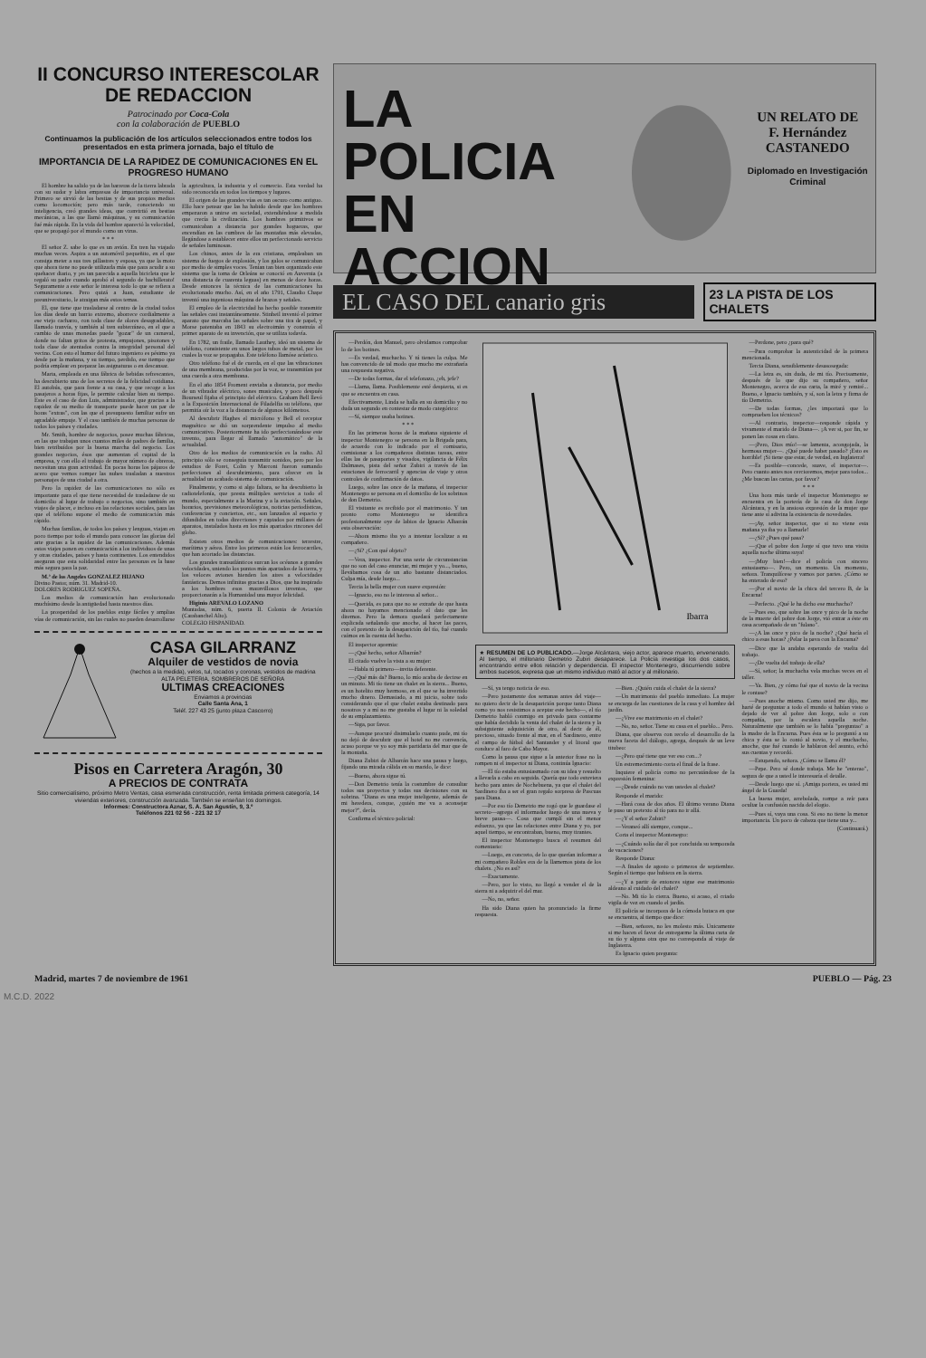II CONCURSO INTERESCOLAR DE REDACCION
Patrocinado por Coca-Cola
con la colaboración de PUEBLO
Continuamos la publicación de los artículos seleccionados entre todos los presentados en esta primera jornada, bajo el título de
IMPORTANCIA DE LA RAPIDEZ DE COMUNICACIONES EN EL PROGRESO HUMANO
El hombre ha salido ya de las barreras de la tierra labrada con su sudor y labra empresas de importancia universal. Primero se sirvió de las bestias y de sus propios medios como locomoción; pero más tarde, conociendo su inteligencia, creó grandes ideas, que convirtió en bestias mecánicas, a las que llamó máquinas, y su comunicación fué más rápida. En la vida del hombre apareció la velocidad, que se propagó por el mundo como un virus.
* * *
El señor Z. sabe lo que es un avión. En tren ha viajado muchas veces. Aspira a un automóvil pequeñito, en el que consiga meter a sus tres pillastres y esposa, ya que la moto que ahora tiene no puede utilizarla más que para acudir a su quehacer diario, y ¡es tan parecida a aquella bicicleta que le regaló su padre cuando aprobó el segundo de bachillerato! Seguramente a este señor le interesa todo lo que se refiera a comunicaciones. Pero quizá a Juan, estudiante de preuniversitario, le atraigan más estos temas.
El, que tiene que trasladarse al centro de la ciudad todos los días desde un barrio extremo, aborrece cordialmente a ese viejo cacharro, con toda clase de olores desagradables, llamado tranvía, y también al tren subterráneo, en el que a cambio de unas monedas puede "gozar" de un carnaval, donde no faltan gritos de protesta, empujones, pisotones y toda clase de atentados contra la integridad personal del vecino. Con esto el humor del futuro ingeniero es pésimo ya desde por la mañana, y su tiempo, perdido, ese tiempo que podría emplear en preparar las asignaturas o en descansar.
Marta, empleada en una fábrica de bebidas refrescantes, ha descubierto uno de los secretos de la felicidad cotidiana. El autobús, que para frente a su casa, y que recoge a los pasajeros a horas fijas, le permite calcular bien su tiempo. Este es el caso de don Luis, administrador, que gracias a la rapidez de su medio de transporte puede hacer un par de horas "extras", con las que el presupuesto familiar sufre un agradable empuje. Y el caso también de muchas personas de todos los países y ciudades.
Mr. Smith, hombre de negocios, posee muchas fábricas, en las que trabajan unos cuantos miles de padres de familia, bien retribuídos por la buena marcha del negocio. Los grandes negocios, ésos que aumentan el capital de la empresa, y con ello el trabajo de mayor número de obreros, necesitan una gran actividad. En pocas horas los pájaros de acero que vemos romper las nubes trasladan a nuestros personajes de una ciudad a otra.
Pero la rapidez de las comunicaciones no sólo es importante para el que tiene necesidad de trasladarse de su domicilio al lugar de trabajo o negocios, sino también en viajes de placer, e incluso en las relaciones sociales, para las que el teléfono supone el medio de comunicación más rápido.
Muchas familias, de todos los países y lenguas, viajan en poco tiempo por todo el mundo para conocer las glorias del arte gracias a la rapidez de las comunicaciones. Además estos viajes ponen en comunicación a los individuos de unas y otras ciudades, países y hasta continentes. Los entendidos aseguran que esta solidaridad entre las personas es la base más segura para la paz.
M.ª de los Angeles GONZALEZ HIJANO
Divino Pastor, núm. 31. Madrid-10.
DOLORES RODRIGUEZ SOPEÑA.
Los medios de comunicación han evolucionado muchísimo desde la antigüedad hasta nuestros días.
La prosperidad de los pueblos exige fáciles y amplias vías de comunicación, sin las cuales no pueden desarrollarse la agricultura, la industria y el comercio. Esta verdad ha sido reconocida en todos los tiempos y lugares.
El origen de las grandes vías es tan oscuro como antiguo. Ello hace pensar que las ha habido desde que los hombres empezaron a unirse en sociedad, extendiéndose a medida que crecía la civilización. Los hombres primitivos se comunicaban a distancia por grandes hogueras, que encendían en las cumbres de las montañas más elevadas, llegándose a establecer entre ellos un perfeccionado servicio de señales luminosas.
Los chinos, antes de la era cristiana, empleaban un sistema de fuegos de explosión, y los galos se comunicaban por medio de simples voces. Tenían tan bien organizado este sistema que la toma de Orleáns se conoció en Auvernia (a una distancia de cuarenta leguas) en menos de doce horas. Desde entonces la técnica de las comunicaciones ha evolucionado mucho. Así, en el año 1791, Claudio Chape inventó una ingeniosa máquina de brazos y señales.
El empleo de la electricidad ha hecho posible transmitir las señales casi instantáneamente. Stinheil inventó el primer aparato que marcaba las señales sobre una tira de papel, y Morse patentaba en 1843 su electroimán y construía el primer aparato de su invención, que se utiliza todavía.
En 1782, un fraile, llamado Lauthey, ideó un sistema de teléfono, consistente en unos largos tubos de metal, por los cuales la voz se propagaba. Este teléfono llamóse acústico.
Otro teléfono fué el de cuerda, en el que las vibraciones de una membrana, producidas por la voz, se transmitían por una cuerda a otra membrana.
En el año 1854 Froment enviaba a distancia, por medio de un vibrador eléctrico, sones musicales, y poco después Bourseul fijaba el principio del eléctrico. Graham Bell llevó a la Exposición Internacional de Filadelfia su teléfono, que permitía oír la voz a la distancia de algunos kilómetros.
Al descubrir Haghes el micrófono y Bell el receptor magnético se dió un sorprendente impulso al medio comunicativo. Posteriormente ha ido perfeccionándose este invento, para llegar al llamado "automático" de la actualidad.
Otro de los medios de comunicación es la radio. Al principio sólo se conseguía transmitir sonidos, pero por los estudios de Foret, Colin y Marconi fueron sumando perfecciones al descubrimiento, para ofrecer en la actualidad un acabado sistema de comunicación.
Finalmente, y como si algo faltara, se ha descubierto la radiotelefonía, que presta múltiples servicios a todo el mundo, especialmente a la Marina y a la aviación. Señales, horarios, previsiones meteorológicas, noticias periodísticas, conferencias y conciertos, etc., son lanzados al espacio y difundidos en todas direcciones y captados por millares de aparatos, instalados hasta en los más apartados rincones del globo.
Existen otros medios de comunicaciones: terrestre, marítima y aérea. Entre los primeros están los ferrocarriles, que han acortado las distancias.
Los grandes transatlánticos surcan los océanos a grandes velocidades, uniendo los puntos más apartados de la tierra, y los veloces aviones hienden los aires a velocidades fantásticas. Demos infinitas gracias a Dios, que ha inspirado a los hombres esos maravillosos inventos, que proporcionarán a la Humanidad una mayor felicidad.
Higinio AREVALO LOZANO
Muntadas, núm. 6, puerta II. Colonia de Aviación (Carabanchel Alto).
COLEGIO HISPANIDAD.
CASA GILARRANZ
Alquiler de vestidos de novia
(hechos a la medida), velos, tul, tocados y coronas, vestidos de madrina
ALTA PELETERIA. SOMBREROS DE SEÑORA
ULTIMAS CREACIONES
Enviamos a provincias
Calle Santa Ana, 1
Teléf. 227 43 25 (junto plaza Cascorro)
Pisos en Carretera Aragón, 30
A PRECIOS DE CONTRATA
Sitio comercialísimo, próximo Metro Ventas, casa esmerada construcción, renta limitada primera categoría, 14 viviendas exteriores, construcción avanzada. También se enseñan los domingos.
Informes: Constructora Aznar, S. A. San Agustín, 9, 3.º
Teléfonos 221 02 56 - 221 32 17
LA POLICIA EN ACCION
UN RELATO DE
F. Hernández
CASTANEDO
Diplomado en Investigación Criminal
EL CASO DEL canario gris
23 LA PISTA DE LOS CHALETS
—Perdón, don Manuel, pero olvidamos comprobar lo de los botines.
—Es verdad, muchacho. Y tú tienes la culpa. Me has convencido de tal modo que mucho me extrañaría una respuesta negativa.
—De todas formas, dar el telefonazo, ¿eh, jefe?
—Llama, llama. Posiblemente esté despierta, si es que se encuentra en casa.
Efectivamente, Linda se halla en su domicilio y no duda un segundo en contestar de modo categórico:
—Sí, siempre usaba botines.
* * *
En las primeras horas de la mañana siguiente el inspector Montenegro se persona en la Brigada para, de acuerdo con lo indicado por el comisario, comisionar a los compañeros distintas tareas, entre ellas las de pasaportes y visados, vigilancia de Félix Dalmases, pista del señor Zubiri a través de las estaciones de ferrocarril y agencias de viaje y otros controles de confirmación de datos.
Luego, sobre las once de la mañana, el inspector Montenegro se persona en el domicilio de los sobrinos de don Demetrio.
El visitante es recibido por el matrimonio. Y tan pronto como Montenegro se identifica profesionalmente oye de labios de Ignacio Albarrán esta observación:
—Ahora mismo iba yo a intentar localizar a su compañero.
—¿Sí? ¿Con qué objeto?
—Vera, inspector. Por una serie de circunstancias que no son del caso enunciar, mi mujer y yo..., bueno, llevábamos cosa de un año bastante distanciados. Culpa mía, desde luego...
Tercia la bella mujer con suave expresión:
—Ignacio, eso no le interesa al señor...
—Querida, es para que no se extrañe de que hasta ahora no hayamos mencionado el dato que les diremos. Pero la demora quedará perfectamente explicada señalando que anoche, al hacer las paces, con el pretexto de la desaparición del tío, fué cuando caímos en la cuenta del hecho.
El inspector apremia:
—¿Qué hecho, señor Albarrán?
El citado vuelve la vista a su mujer:
—Habla tú primero—invita deferente.
—¿Qué más da? Bueno, lo mío acaba de decirse en un minuto. Mi tío tiene un chalet en la sierra... Bueno, es un hotelito muy hermoso, en el que se ha invertido mucho dinero. Demasiado, a mi juicio, sobre todo considerando que el que chalet estaba destinado para nosotros y a mí no me gustaba el lugar ni la soledad de su emplazamiento.
—Siga, por favor.
—Aunque procuré disimularlo cuanto pude, mi tío no dejó de descubrir que el hotel no me convencía, acaso porque ve yo soy más partidaria del mar que de la montaña.
Diana Zubiri de Albarrán hace una pausa y luego, fijando una mirada cálida en su marido, le dice:
—Bueno, ahora sigue tú.
—Don Demetrio tenía la costumbre de consultar todos sus proyectos y todas sus decisiones con su sobrina. "Diana es una mujer inteligente, además de mi heredera, conque, ¿quién me va a aconsejar mejor?", decía.
Confirma el técnico policial:
Ibarra
★ RESUMEN DE LO PUBLICADO.—Jorge Alcántara, viejo actor, aparece muerto, envenenado. Al tiempo, el millonario Demetrio Zubiri desaparece. La Policía investiga los dos casos, encontrando entre ellos relación y dependencia. El inspector Montenegro, discurriendo sobre ambos sucesos, expresa que un mismo individuo mató al actor y al millonario.
—Sí, ya tengo noticia de eso.
—Pero justamente dos semanas antes del viaje—no quiero decir de la desaparición porque tanto Diana como yo nos resistimos a aceptar este hecho—, el tío Demetrio habló conmigo en privado para contarme que había decidido la venta del chalet de la sierra y la subsiguiente adquisición de otro, al decir de él, precioso, situado frente al mar, en el Sardinero, entre el campo de fútbol del Santander y el litoral que conduce al faro de Cabo Mayor.
Como la pausa que sigue a la anterior frase no la rompen ni el inspector ni Diana, continúa Ignacio:
—El tío estaba entusiasmado con su idea y resuelto a llevarla a cabo en seguida. Quería que todo estuviera hecho para antes de Nochebuena, ya que el chalet del Sardinero iba a ser el gran regalo sorpresa de Pascuas para Diana.
—Por eso tío Demetrio me rogó que le guardase el secreto—agrega el informador luego de una nueva y breve pausa—. Cosa que cumplí sin el menor esfuerzo, ya que las relaciones entre Diana y yo, por aquel tiempo, se encontraban, bueno, muy tirantes.
El inspector Montenegro busca el resumen del comentario:
—Luego, en concreto, de lo que querían informar a mi compañero Robles era de la llamemos pista de los chalets. ¿No es así?
—Exactamente.
—Pero, por lo visto, no llegó a vender el de la sierra ni a adquirir el del mar.
—No, no, señor.
Ha sido Diana quien ha pronunciado la firme respuesta.
—Bien. ¿Quién cuida el chalet de la sierra?
—Un matrimonio del pueblo inmediato. La mujer se encarga de las cuestiones de la casa y el hombre del jardín.
—¿Vive ese matrimonio en el chalet?
—No, no, señor. Tiene su casa en el pueblo... Pero.
Diana, que observa con recelo el desarrollo de la nueva faceta del diálogo, agrega, después de un leve titubeo:
—¿Pero qué tiene que ver eso con...?
Un estremecimiento corta el final de la frase.
Inquiere el policía como no percatándose de la expresión femenina:
—¿Desde cuándo no van ustedes al chalet?
Responde el marido:
—Hará cosa de dos años. El último verano Diana le puso un pretexto al tío para no ir allá.
—¿Y el señor Zubiri?
—Veraneó allí siempre, conque...
Corta el inspector Montenegro:
—¿Cuándo solía dar él por concluida su temporada de vacaciones?
Responde Diana:
—A finales de agosto o primeros de septiembre. Según el tiempo que hubiera en la sierra.
—¿Y a partir de entonces sigue ese matrimonio aldeano al cuidado del chalet?
—No. Mi tío lo cierra. Bueno, si acaso, el criado vigila de vez en cuando el jardín.
El policía se incorpora de la cómoda butaca en que se encuentra, al tiempo que dice:
—Bien, señores, no les molesto más. Unicamente si me hacen el favor de entregarme la última carta de su tío y alguna otra que no corresponda al viaje de Inglaterra.
Es Ignacio quien pregunta:
—Perdone, pero ¿para qué?
—Para comprobar la autenticidad de la primera mencionada.
Tercia Diana, sensiblemente desasosegada:
—La letra es, sin duda, de mi tío. Precisamente, después de lo que dijo su compañero, señor Montenegro, acerca de esa carta, la miré y remiré... Bueno, e Ignacio también, y sí, son la letra y firma de tío Demetrio.
—De todas formas, ¿les importará que lo comprueben los técnicos?
—Al contrario, inspector—responde rápida y vivamente el marido de Diana—. ¡A ver si, por fin, se ponen las cosas en claro.
—¡Pero, Dios mío!—se lamenta, acongojada, la hermosa mujer—. ¿Qué puede haber pasado? ¡Esto es horrible! ¡Si tiene que estar, de verdad, en Inglaterra!
—Es posible—concede, suave, el inspector—. Pero cuanto antes nos cercioremos, mejor para todos... ¿Me buscan las cartas, por favor?
* * *
Una hora más tarde el inspector Montenegro se encuentra en la portería de la casa de don Jorge Alcántara, y en la ansiosa expresión de la mujer que tiene ante sí adivina la existencia de novedades.
—¡Ay, señor inspector, que si no viene esta mañana ya iba yo a llamarle!
—¿Sí? ¿Pues qué pasa?
—¡Que el pobre don Jorge sí que tuvo una visita aquella noche última suya!
—¡Muy bien!—dice el policía con sincero entusiasmo—. Pero, un momento. Un momento, señora. Tranquilícese y vamos por partes. ¿Cómo se ha enterado de eso?
—¡Por el novio de la chica del tercero B, de la Encarna!
—Perfecto. ¿Qué le ha dicho ese muchacho?
—Pues eso, que sobre las once y pico de la noche de la muerte del pobre don Jorge, vió entrar a éste en casa acompañado de un "fulano".
—¿A las once y pico de la noche? ¿Qué hacía el chico a esas horas? ¿Pelar la pava con la Encarna?
—Dice que la andaba esperando de vuelta del trabajo.
—¿De vuelta del trabajo de ella?
—Sí, señor; la muchacha vela muchas veces en el taller.
—Ya. Bien, ¿y cómo fué que el novio de la vecina le contase?
—Pues anoche mismo. Como usted me dijo, me harté de preguntar a todo el mundo si habían visto o dejado de ver al pobre don Jorge, solo o con compañía, por la escalera aquella noche. Naturalmente que también se lo había "preguntao" a la madre de la Encarna. Pues ésta se lo preguntó a su chica y ésta se lo contó al novio, y el muchacho, anoche, que fué cuando le hablaron del asunto, echó sus cuentas y recordó.
—Estupendo, señora. ¿Cómo se llama él?
—Pepe. Pero sé donde trabaja. Me he "enterao", segura de que a usted le interesaría el detalle.
—Desde luego que sí. ¡Amiga portera, es usted mi ángel de la Guarda!
La buena mujer, arrebolada, rompe a reír para ocultar la confusión nacida del elogio.
—Pues sí, vaya una cosa. Si eso no tiene la menor importancia. Un poco de cabeza que tiene una y...
(Continuará.)
Madrid, martes 7 de noviembre de 1961 PUEBLO — Pág. 23
M.C.D. 2022